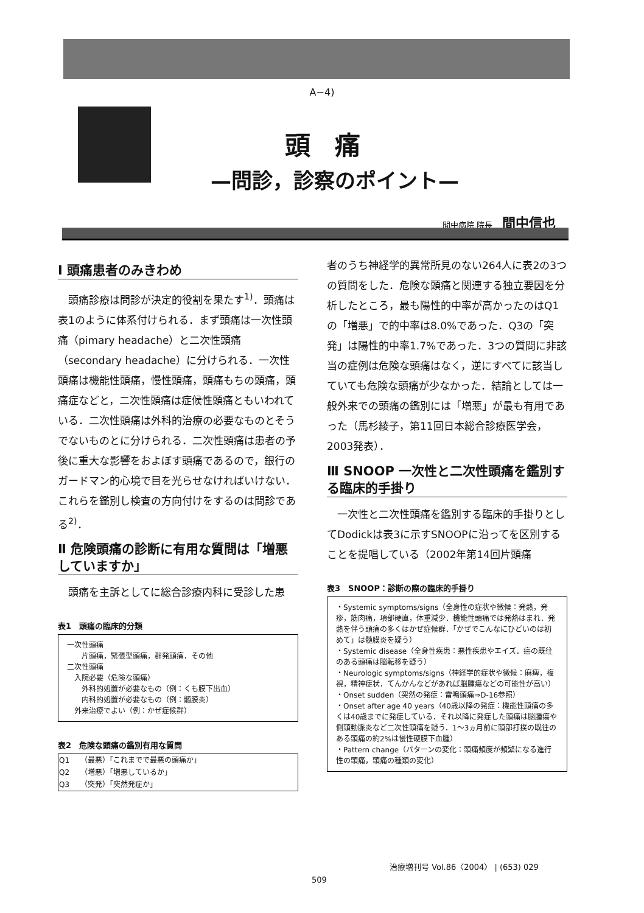A−4)
頭痛
—問診，診察のポイント—
間中病院 院長 間中信也
Ⅰ 頭痛患者のみきわめ
　頭痛診療は問診が決定的役割を果たす<sup>1)</sup>．頭痛は表1のように体系付けられる．まず頭痛は一次性頭痛（pimary headache）と二次性頭痛（secondary headache）に分けられる．一次性頭痛は機能性頭痛，慢性頭痛，頭痛もちの頭痛，頭痛症などと，二次性頭痛は症候性頭痛ともいわれている．二次性頭痛は外科的治療の必要なものとそうでないものとに分けられる．二次性頭痛は患者の予後に重大な影響をおよぼす頭痛であるので，銀行のガードマン的心境で目を光らせなければいけない．これらを鑑別し検査の方向付けをするのは問診である<sup>2)</sup>．
Ⅱ 危険頭痛の診断に有用な質問は「増悪していますか」
　頭痛を主訴としてに総合診療内科に受診した患
表1　頭痛の臨床的分類
一次性頭痛
　　片頭痛，緊張型頭痛，群発頭痛，その他
二次性頭痛
　入院必要（危険な頭痛）
　　外科的処置が必要なもの（例：くも膜下出血）
　　内科的処置が必要なもの（例：髄膜炎）
　外来治療でよい（例：かぜ症候群）
表2　危険な頭痛の鑑別有用な質問
| Q1 | （最悪）「これまでで最悪の頭痛か」 |
| Q2 | （増悪）「増悪しているか」 |
| Q3 | （突発）「突然発症か」 |
者のうち神経学的異常所見のない264人に表2の3つの質問をした．危険な頭痛と関連する独立要因を分析したところ，最も陽性的中率が高かったのはQ1の「増悪」で的中率は8.0%であった．Q3の「突発」は陽性的中率1.7%であった．3つの質問に非該当の症例は危険な頭痛はなく，逆にすべてに該当していても危険な頭痛が少なかった．結論としては一般外来での頭痛の鑑別には「増悪」が最も有用であった（馬杉綾子，第11回日本総合診療医学会，2003発表）．
Ⅲ SNOOP 一次性と二次性頭痛を鑑別する臨床的手掛り
　一次性と二次性頭痛を鑑別する臨床的手掛りとしてDodickは表3に示すSNOOPに沿ってを区別することを提唱している（2002年第14回片頭痛
表3　SNOOP：診断の際の臨床的手掛り
・Systemic symptoms/signs（全身性の症状や徴候：発熱，発疹，筋肉痛，項部硬直，体重減少．機能性頭痛では発熱はまれ．発熱を伴う頭痛の多くはかぜ症候群．「かぜでこんなにひどいのは初めて」は髄膜炎を疑う）
・Systemic disease（全身性疾患：悪性疾患やエイズ．癌の既往のある頭痛は脳転移を疑う）
・Neurologic symptoms/signs（神経学的症状や徴候：麻痺，複視，精神症状，てんかんなどがあれば脳腫瘍などの可能性が高い）
・Onset sudden（突然の発症：雷鳴頭痛⇒D-16参照）
・Onset after age 40 years（40歳以降の発症：機能性頭痛の多くは40歳までに発症している．それ以降に発症した頭痛は脳腫瘍や側頭動脈炎など二次性頭痛を疑う．1〜3ヵ月前に頭部打撲の既往のある頭痛の約2%は慢性硬膜下血腫）
・Pattern change（パターンの変化：頭痛頻度が頻繁になる進行性の頭痛，頭痛の種類の変化）
治療増刊号 Vol.86〈2004〉 | (653) 029
509